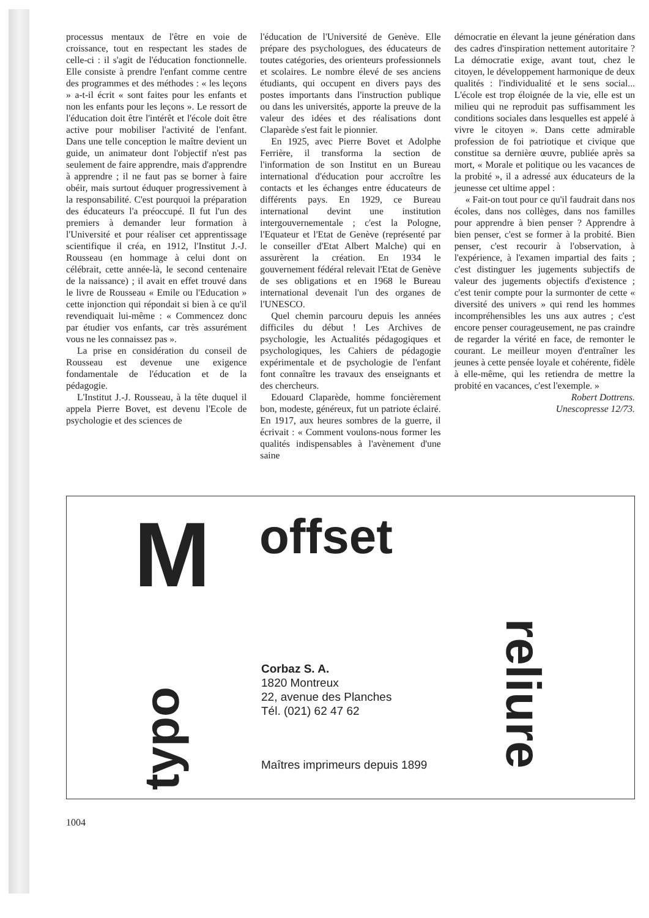processus mentaux de l'être en voie de croissance, tout en respectant les stades de celle-ci : il s'agit de l'éducation fonctionnelle. Elle consiste à prendre l'enfant comme centre des programmes et des méthodes : « les leçons » a-t-il écrit « sont faites pour les enfants et non les enfants pour les leçons ». Le ressort de l'éducation doit être l'intérêt et l'école doit être active pour mobiliser l'activité de l'enfant. Dans une telle conception le maître devient un guide, un animateur dont l'objectif n'est pas seulement de faire apprendre, mais d'apprendre à apprendre ; il ne faut pas se borner à faire obéir, mais surtout éduquer progressivement à la responsabilité. C'est pourquoi la préparation des éducateurs l'a préoccupé. Il fut l'un des premiers à demander leur formation à l'Université et pour réaliser cet apprentissage scientifique il créa, en 1912, l'Institut J.-J. Rousseau (en hommage à celui dont on célébrait, cette année-là, le second centenaire de la naissance) ; il avait en effet trouvé dans le livre de Rousseau « Emile ou l'Education » cette injonction qui répondait si bien à ce qu'il revendiquait lui-même : « Commencez donc par étudier vos enfants, car très assurément vous ne les connaissez pas ».
La prise en considération du conseil de Rousseau est devenue une exigence fondamentale de l'éducation et de la pédagogie.
L'Institut J.-J. Rousseau, à la tête duquel il appela Pierre Bovet, est devenu l'Ecole de psychologie et des sciences de
l'éducation de l'Université de Genève. Elle prépare des psychologues, des éducateurs de toutes catégories, des orienteurs professionnels et scolaires. Le nombre élevé de ses anciens étudiants, qui occupent en divers pays des postes importants dans l'instruction publique ou dans les universités, apporte la preuve de la valeur des idées et des réalisations dont Claparède s'est fait le pionnier.
En 1925, avec Pierre Bovet et Adolphe Ferrière, il transforma la section de l'information de son Institut en un Bureau international d'éducation pour accroître les contacts et les échanges entre éducateurs de différents pays. En 1929, ce Bureau international devint une institution intergouvernementale ; c'est la Pologne, l'Equateur et l'Etat de Genève (représenté par le conseiller d'Etat Albert Malche) qui en assurèrent la création. En 1934 le gouvernement fédéral relevait l'Etat de Genève de ses obligations et en 1968 le Bureau international devenait l'un des organes de l'UNESCO.
Quel chemin parcouru depuis les années difficiles du début ! Les Archives de psychologie, les Actualités pédagogiques et psychologiques, les Cahiers de pédagogie expérimentale et de psychologie de l'enfant font connaître les travaux des enseignants et des chercheurs.
Edouard Claparède, homme foncièrement bon, modeste, généreux, fut un patriote éclairé. En 1917, aux heures sombres de la guerre, il écrivait : « Comment voulons-nous former les qualités indispensables à l'avènement d'une saine
démocratie en élevant la jeune génération dans des cadres d'inspiration nettement autoritaire ? La démocratie exige, avant tout, chez le citoyen, le développement harmonique de deux qualités : l'individualité et le sens social... L'école est trop éloignée de la vie, elle est un milieu qui ne reproduit pas suffisamment les conditions sociales dans lesquelles est appelé à vivre le citoyen ». Dans cette admirable profession de foi patriotique et civique que constitue sa dernière œuvre, publiée après sa mort, « Morale et politique ou les vacances de la probité », il a adressé aux éducateurs de la jeunesse cet ultime appel :
« Fait-on tout pour ce qu'il faudrait dans nos écoles, dans nos collèges, dans nos familles pour apprendre à bien penser ? Apprendre à bien penser, c'est se former à la probité. Bien penser, c'est recourir à l'observation, à l'expérience, à l'examen impartial des faits ; c'est distinguer les jugements subjectifs de valeur des jugements objectifs d'existence ; c'est tenir compte pour la surmonter de cette « diversité des univers » qui rend les hommes incompréhensibles les uns aux autres ; c'est encore penser courageusement, ne pas craindre de regarder la vérité en face, de remonter le courant. Le meilleur moyen d'entraîner les jeunes à cette pensée loyale et cohérente, fidèle à elle-même, qui les retiendra de mettre la probité en vacances, c'est l'exemple. »
Robert Dottrens.
Unescopresse 12/73.
M offset
reliure
typo
Corbaz S. A.
1820 Montreux
22, avenue des Planches
Tél. (021) 62 47 62
Maîtres imprimeurs depuis 1899
1004